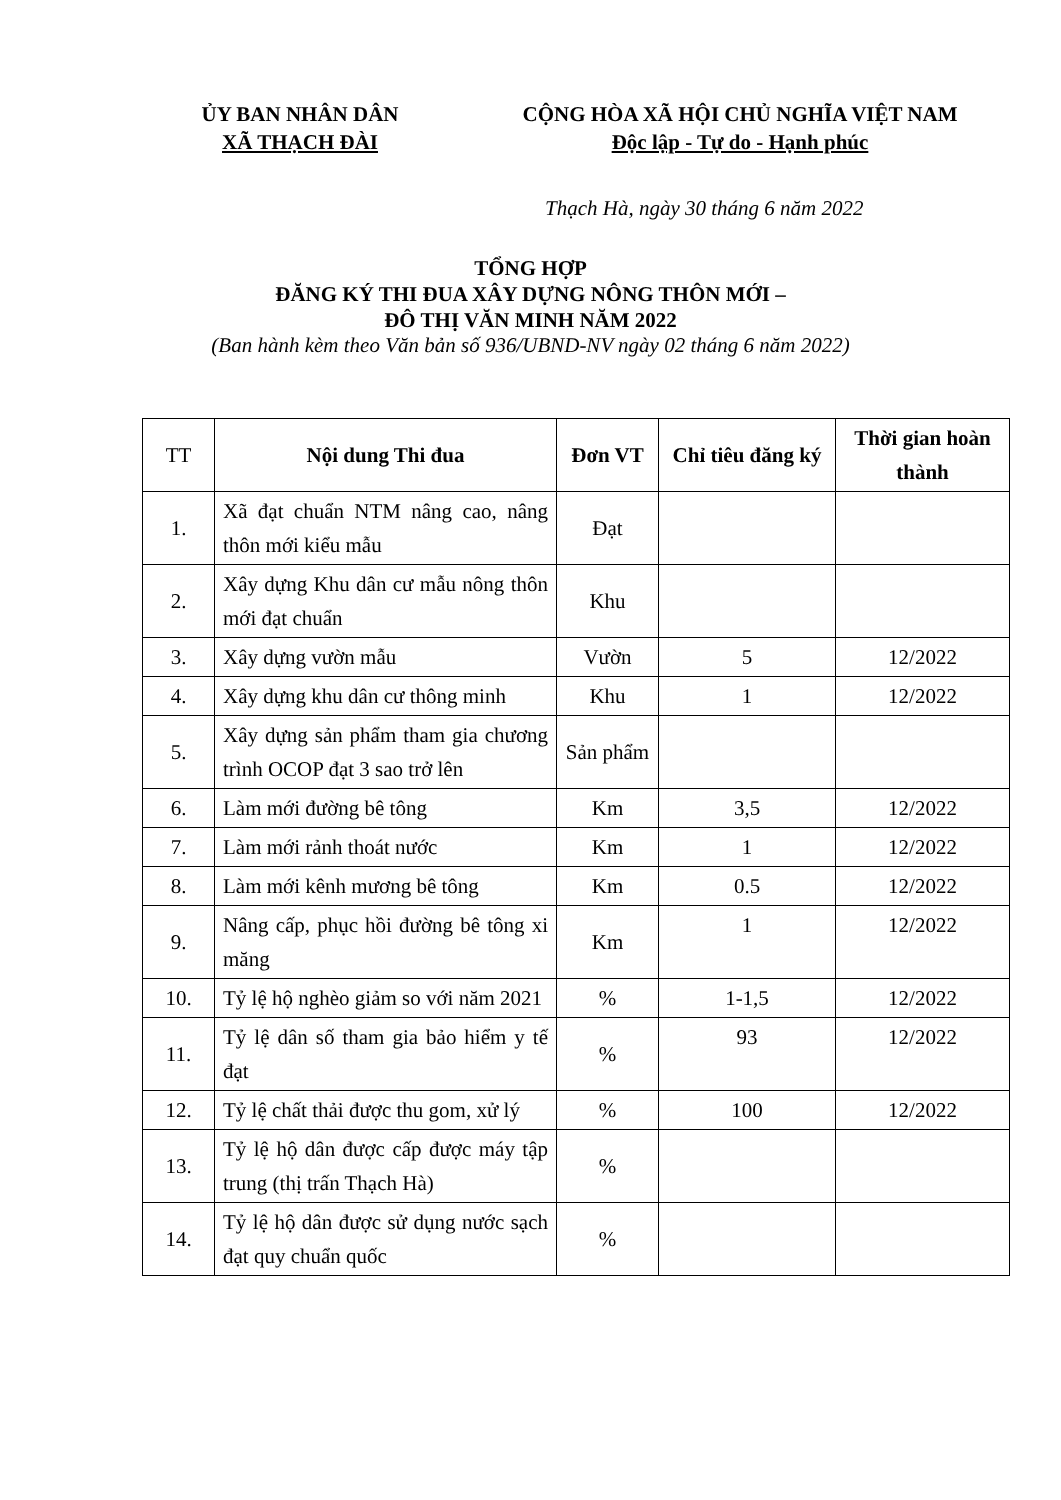ỦY BAN NHÂN DÂN
XÃ THẠCH ĐÀI
CỘNG HÒA XÃ HỘI CHỦ NGHĨA VIỆT NAM
Độc lập - Tự do - Hạnh phúc
Thạch Hà, ngày 30 tháng 6 năm 2022
TỔNG HỢP
ĐĂNG KÝ THI ĐUA XÂY DỰNG NÔNG THÔN MỚI –
ĐÔ THỊ VĂN MINH NĂM 2022
(Ban hành kèm theo Văn bản số 936/UBND-NV ngày 02 tháng 6 năm 2022)
| TT | Nội dung Thi đua | Đơn VT | Chỉ tiêu đăng ký | Thời gian hoàn thành |
| --- | --- | --- | --- | --- |
| 1. | Xã đạt chuẩn NTM nâng cao, nâng thôn mới kiểu mẫu | Đạt | | |
| 2. | Xây dựng Khu dân cư mẫu nông thôn mới đạt chuẩn | Khu | | |
| 3. | Xây dựng vườn mẫu | Vườn | 5 | 12/2022 |
| 4. | Xây dựng khu dân cư thông minh | Khu | 1 | 12/2022 |
| 5. | Xây dựng sản phẩm tham gia chương trình OCOP đạt 3 sao trở lên | Sản phẩm | | |
| 6. | Làm mới đường bê tông | Km | 3,5 | 12/2022 |
| 7. | Làm mới rảnh thoát nước | Km | 1 | 12/2022 |
| 8. | Làm mới kênh mương bê tông | Km | 0.5 | 12/2022 |
| 9. | Nâng cấp, phục hồi đường bê tông xi măng | Km | 1 | 12/2022 |
| 10. | Tỷ lệ hộ nghèo giảm so với năm 2021 | % | 1-1,5 | 12/2022 |
| 11. | Tỷ lệ dân số tham gia bảo hiểm y tế đạt | % | 93 | 12/2022 |
| 12. | Tỷ lệ chất thải được thu gom, xử lý | % | 100 | 12/2022 |
| 13. | Tỷ lệ hộ dân được cấp được máy tập trung (thị trấn Thạch Hà) | % | | |
| 14. | Tỷ lệ hộ dân được sử dụng nước sạch đạt quy chuẩn quốc | % | | |